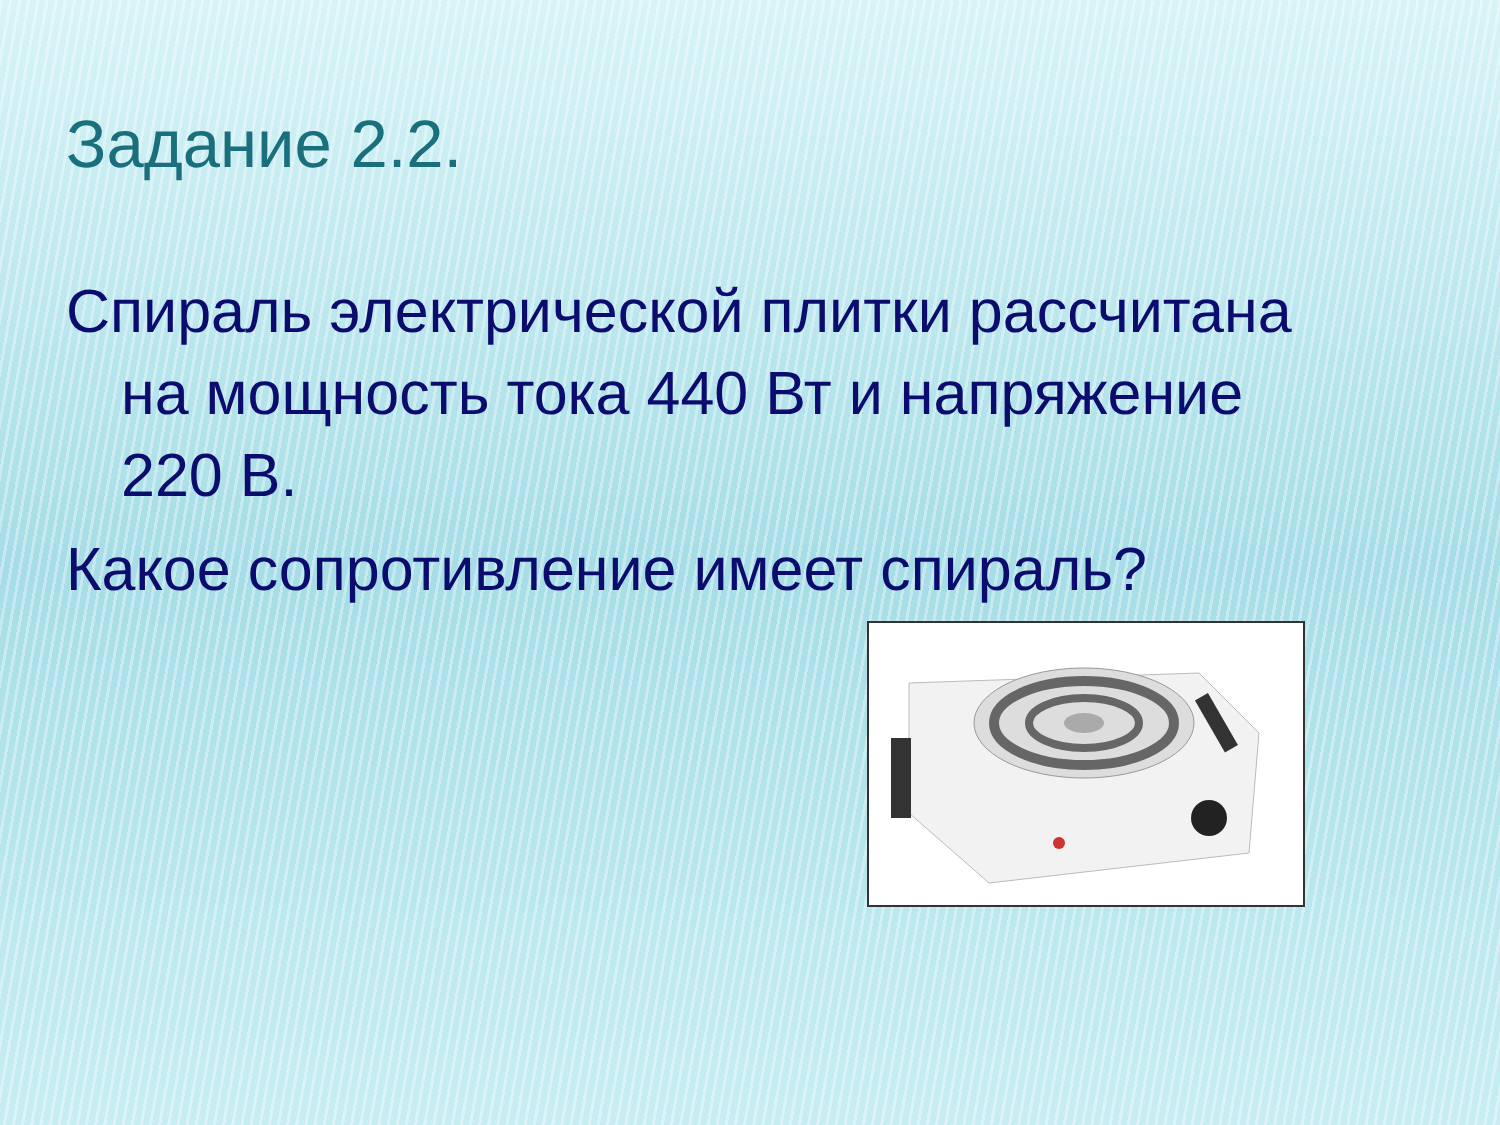Задание 2.2.
Спираль электрической плитки рассчитана
на мощность тока 440 Вт и напряжение
220 В.
Какое сопротивление имеет спираль?